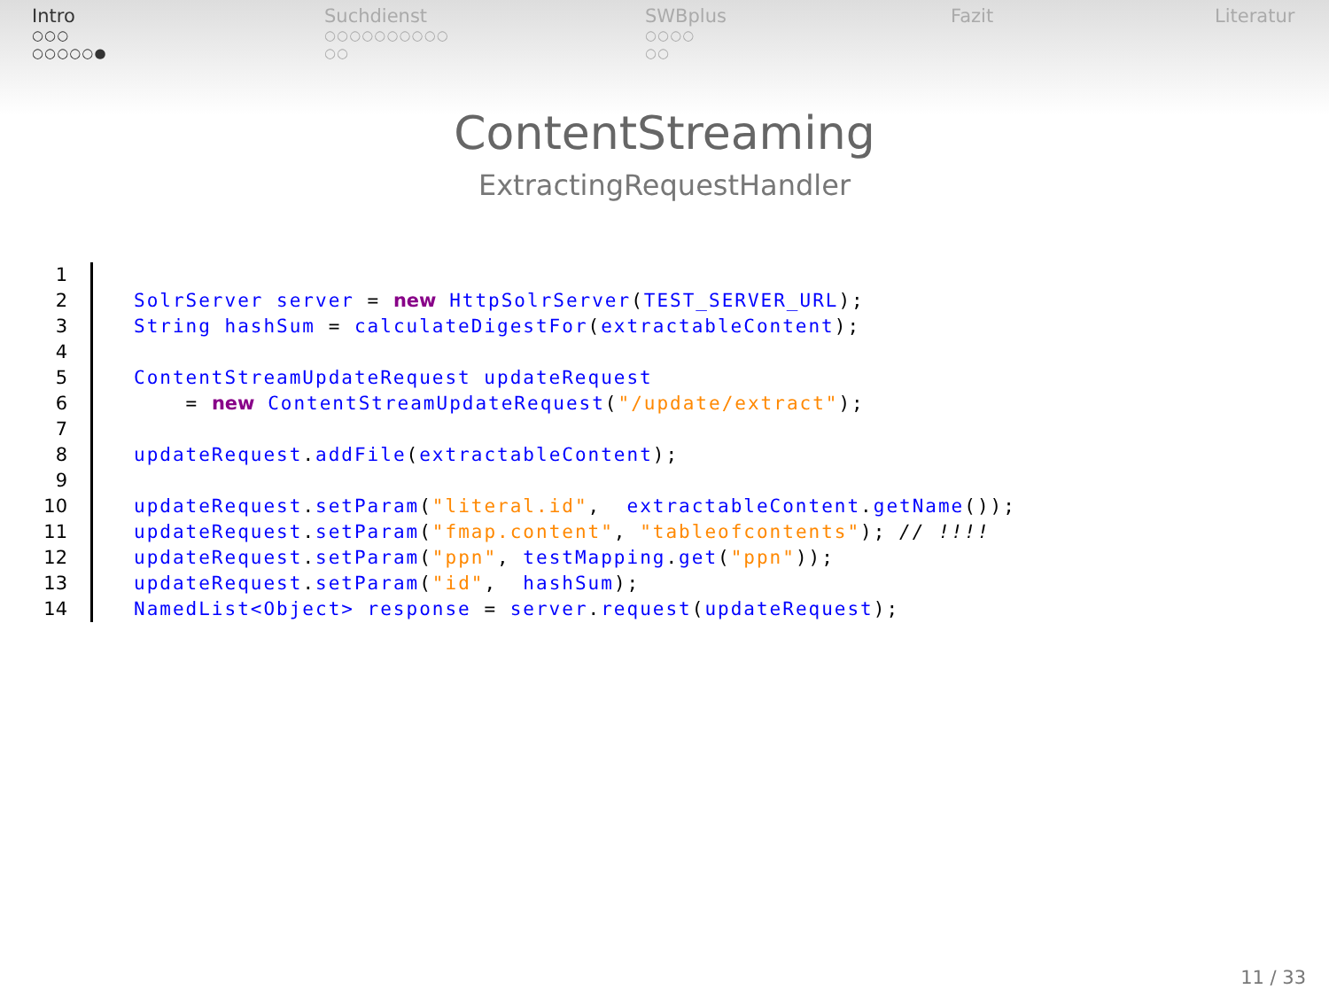Intro
○○○
○○○○○●
Suchdienst
○○○○○○○○○○
○○
SWBplus
○○○○
○○
Fazit Literatur
ContentStreaming
ExtractingRequestHandler
1
2 SolrServer server = new HttpSolrServer(TEST_SERVER_URL);
3 String hashSum = calculateDigestFor(extractableContent);
4
5 ContentStreamUpdateRequest updateRequest
6 = new ContentStreamUpdateRequest("/update/extract");
7
8 updateRequest. addFile(extractableContent);
9
10 updateRequest. setParam("literal.id", extractableContent. getName());
11 updateRequest. setParam("fmap.content", "tableofcontents"); // !!!!
12 updateRequest. setParam("ppn", testMapping. get("ppn"));
13 updateRequest. setParam("id", hashSum);
14 NamedList<Object> response = server. request(updateRequest);
11 / 33